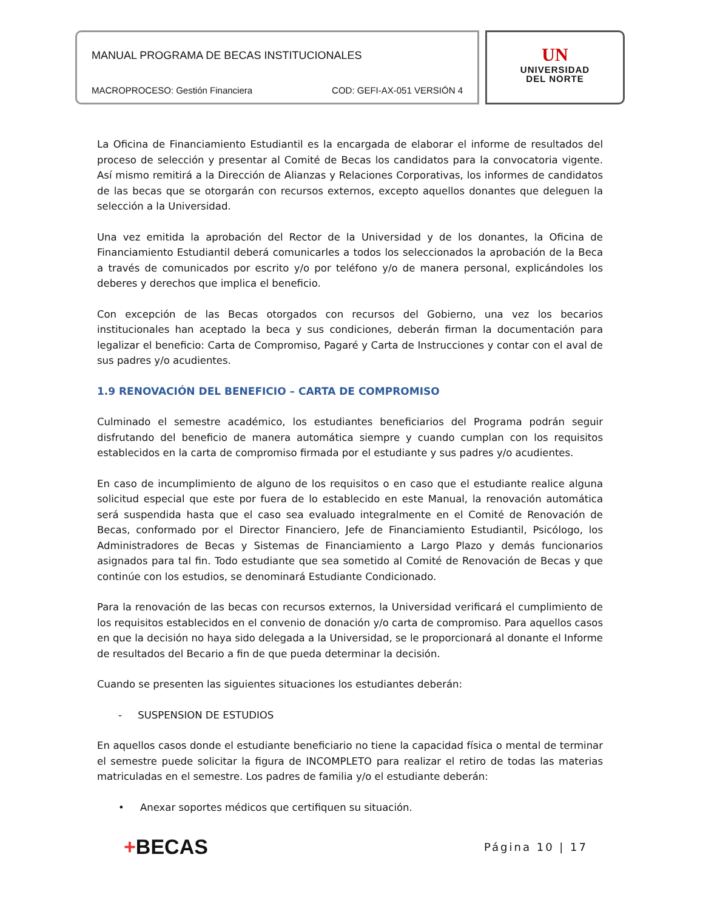MANUAL PROGRAMA DE BECAS INSTITUCIONALES
MACROPROCESO: Gestión Financiera COD: GEFI-AX-051 VERSIÓN 4
UN
UNIVERSIDAD
DEL NORTE
La Oficina de Financiamiento Estudiantil es la encargada de elaborar el informe de resultados del proceso de selección y presentar al Comité de Becas los candidatos para la convocatoria vigente. Así mismo remitirá a la Dirección de Alianzas y Relaciones Corporativas, los informes de candidatos de las becas que se otorgarán con recursos externos, excepto aquellos donantes que deleguen la selección a la Universidad.
Una vez emitida la aprobación del Rector de la Universidad y de los donantes, la Oficina de Financiamiento Estudiantil deberá comunicarles a todos los seleccionados la aprobación de la Beca a través de comunicados por escrito y/o por teléfono y/o de manera personal, explicándoles los deberes y derechos que implica el beneficio.
Con excepción de las Becas otorgados con recursos del Gobierno, una vez los becarios institucionales han aceptado la beca y sus condiciones, deberán firman la documentación para legalizar el beneficio: Carta de Compromiso, Pagaré y Carta de Instrucciones y contar con el aval de sus padres y/o acudientes.
1.9 RENOVACIÓN DEL BENEFICIO – CARTA DE COMPROMISO
Culminado el semestre académico, los estudiantes beneficiarios del Programa podrán seguir disfrutando del beneficio de manera automática siempre y cuando cumplan con los requisitos establecidos en la carta de compromiso firmada por el estudiante y sus padres y/o acudientes.
En caso de incumplimiento de alguno de los requisitos o en caso que el estudiante realice alguna solicitud especial que este por fuera de lo establecido en este Manual, la renovación automática será suspendida hasta que el caso sea evaluado integralmente en el Comité de Renovación de Becas, conformado por el Director Financiero, Jefe de Financiamiento Estudiantil, Psicólogo, los Administradores de Becas y Sistemas de Financiamiento a Largo Plazo y demás funcionarios asignados para tal fin. Todo estudiante que sea sometido al Comité de Renovación de Becas y que continúe con los estudios, se denominará Estudiante Condicionado.
Para la renovación de las becas con recursos externos, la Universidad verificará el cumplimiento de los requisitos establecidos en el convenio de donación y/o carta de compromiso. Para aquellos casos en que la decisión no haya sido delegada a la Universidad, se le proporcionará al donante el Informe de resultados del Becario a fin de que pueda determinar la decisión.
Cuando se presenten las siguientes situaciones los estudiantes deberán:
- SUSPENSION DE ESTUDIOS
En aquellos casos donde el estudiante beneficiario no tiene la capacidad física o mental de terminar el semestre puede solicitar la figura de INCOMPLETO para realizar el retiro de todas las materias matriculadas en el semestre. Los padres de familia y/o el estudiante deberán:
• Anexar soportes médicos que certifiquen su situación.
+BECAS Página 10 | 17